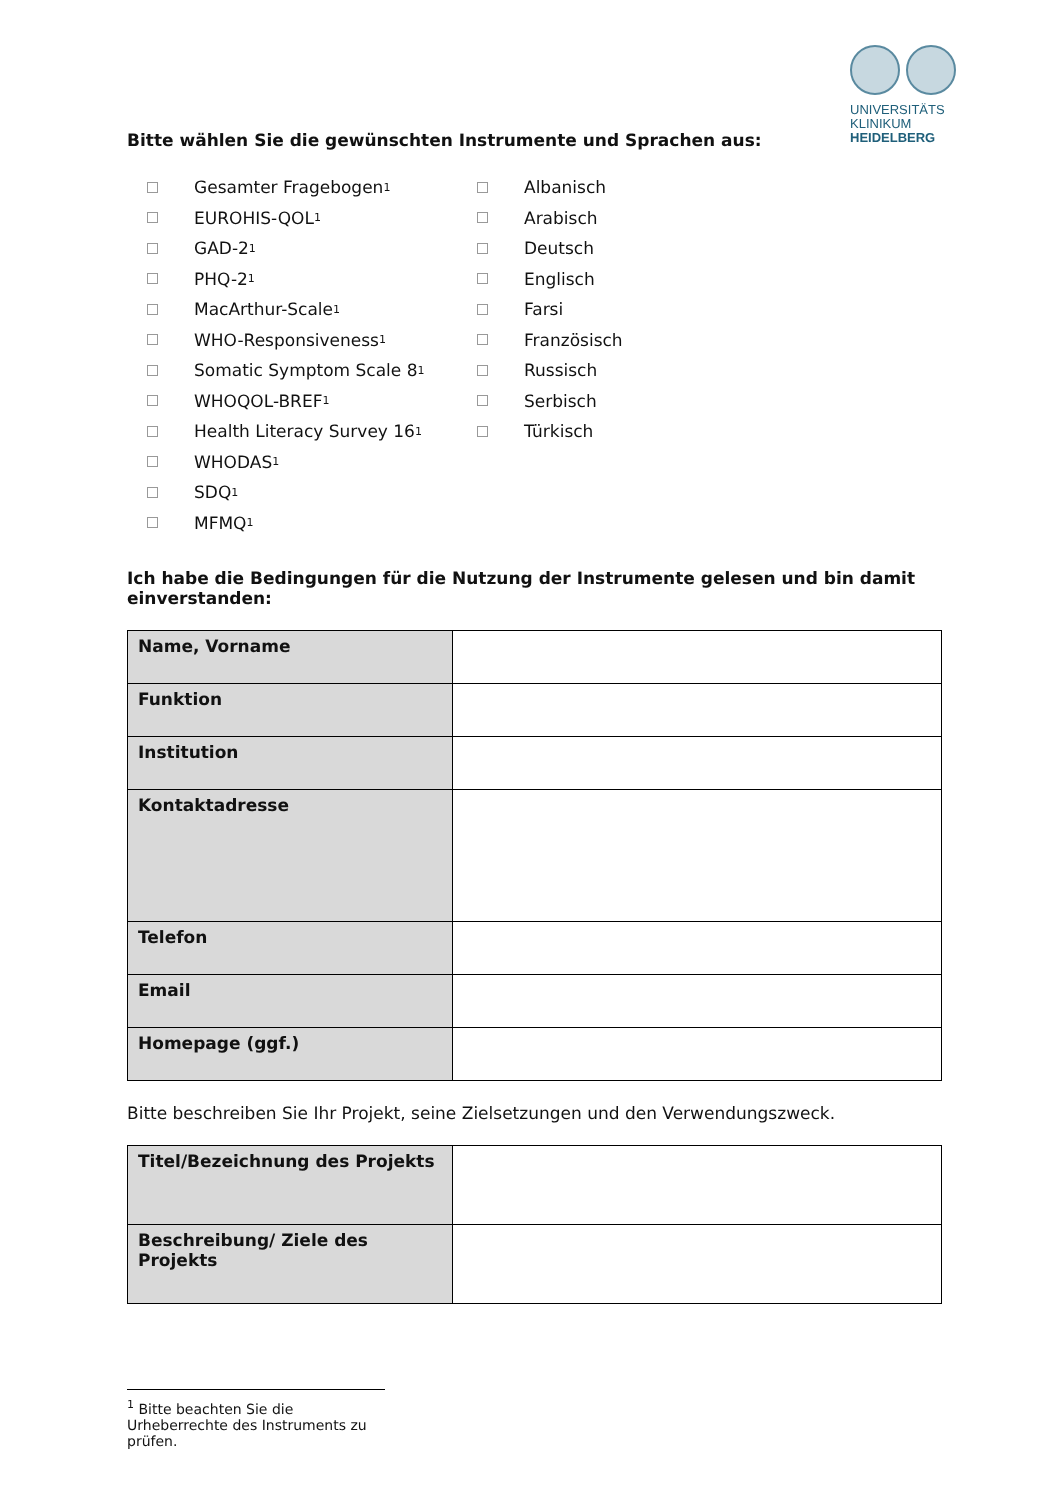UNIVERSITÄTS
KLINIKUM
HEIDELBERG
Bitte wählen Sie die gewünschten Instrumente und Sprachen aus:
Gesamter Fragebogen<sup>1</sup>
EUROHIS-QOL<sup>1</sup>
GAD-2<sup>1</sup>
PHQ-2<sup>1</sup>
MacArthur-Scale<sup>1</sup>
WHO-Responsiveness<sup>1</sup>
Somatic Symptom Scale 8 <sup>1</sup>
WHOQOL-BREF<sup>1</sup>
Health Literacy Survey 16<sup>1</sup>
WHODAS<sup>1</sup>
SDQ<sup>1</sup>
MFMQ<sup>1</sup>
Albanisch
Arabisch
Deutsch
Englisch
Farsi
Französisch
Russisch
Serbisch
Türkisch
Ich habe die Bedingungen für die Nutzung der Instrumente gelesen und bin damit einverstanden:
| Name, Vorname | |
| Funktion | |
| Institution | |
| Kontaktadresse | |
| Telefon | |
| Email | |
| Homepage (ggf.) | |
Bitte beschreiben Sie Ihr Projekt, seine Zielsetzungen und den Verwendungszweck.
| Titel/Bezeichnung des Projekts | |
| Beschreibung/ Ziele des Projekts | |
<sup>1</sup> Bitte beachten Sie die Urheberrechte des Instruments zu prüfen.